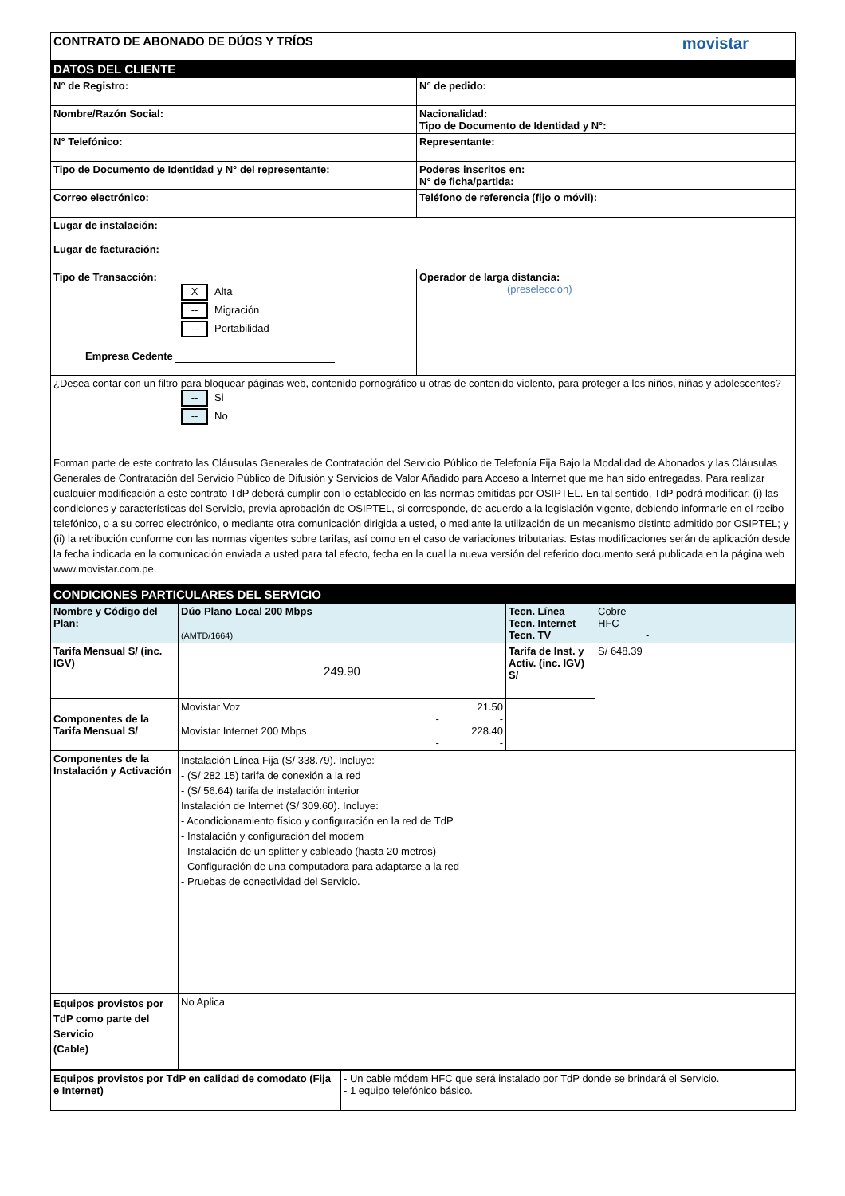| CONTRATO DE ABONADO DE DÚOS Y TRÍOS movistar | |
| DATOS DEL CLIENTE | |
| N° de Registro: | N° de pedido: |
| Nombre/Razón Social: | Nacionalidad: Tipo de Documento de Identidad y N°: |
| N° Telefónico: | Representante: |
| Tipo de Documento de Identidad y N° del representante: | Poderes inscritos en: N° de ficha/partida: |
| Correo electrónico: | Teléfono de referencia (fijo o móvil): |
| Lugar de instalación: Lugar de facturación: | |
| Tipo de Transacción: X Alta -- Migración -- Portabilidad Empresa Cedente | Operador de larga distancia: (preselección) |
| ¿Desea contar con un filtro para bloquear páginas web, contenido pornográfico u otras de contenido violento, para proteger a los niños, niñas y adolescentes? -- Si -- No | |
| Forman parte de este contrato las Cláusulas Generales de Contratación del Servicio Público de Telefonía Fija Bajo la Modalidad de Abonados y las Cláusulas Generales de Contratación del Servicio Público de Difusión y Servicios de Valor Añadido para Acceso a Internet que me han sido entregadas. Para realizar cualquier modificación a este contrato TdP deberá cumplir con lo establecido en las normas emitidas por OSIPTEL. En tal sentido, TdP podrá modificar: (i) las condiciones y características del Servicio, previa aprobación de OSIPTEL, si corresponde, de acuerdo a la legislación vigente, debiendo informarle en el recibo telefónico, o a su correo electrónico, o mediante otra comunicación dirigida a usted, o mediante la utilización de un mecanismo distinto admitido por OSIPTEL; y (ii) la retribución conforme con las normas vigentes sobre tarifas, así como en el caso de variaciones tributarias. Estas modificaciones serán de aplicación desde la fecha indicada en la comunicación enviada a usted para tal efecto, fecha en la cual la nueva versión del referido documento será publicada en la página web www.movistar.com.pe. | |
| CONDICIONES PARTICULARES DEL SERVICIO | | | |
| Nombre y Código del Plan: | Dúo Plano Local 200 Mbps (AMTD/1664) | Tecn. Línea Tecn. Internet Tecn. TV | Cobre HFC - |
| Tarifa Mensual S/ (inc. IGV) | 249.90 | Tarifa de Inst. y Activ. (inc. IGV) S/ | S/ 648.39 |
| Componentes de la Tarifa Mensual S/ | Movistar Voz 21.50 - - Movistar Internet 200 Mbps 228.40 - - | | |
| Componentes de la Instalación y Activación | Instalación Línea Fija (S/ 338.79). Incluye: - (S/ 282.15) tarifa de conexión a la red - (S/ 56.64) tarifa de instalación interior Instalación de Internet (S/ 309.60). Incluye: - Acondicionamiento físico y configuración en la red de TdP - Instalación y configuración del modem - Instalación de un splitter y cableado (hasta 20 metros) - Configuración de una computadora para adaptarse a la red - Pruebas de conectividad del Servicio. | | |
| Equipos provistos por TdP como parte del Servicio (Cable) | No Aplica | | |
| Equipos provistos por TdP en calidad de comodato (Fija e Internet) | - Un cable módem HFC que será instalado por TdP donde se brindará el Servicio. - 1 equipo telefónico básico. |